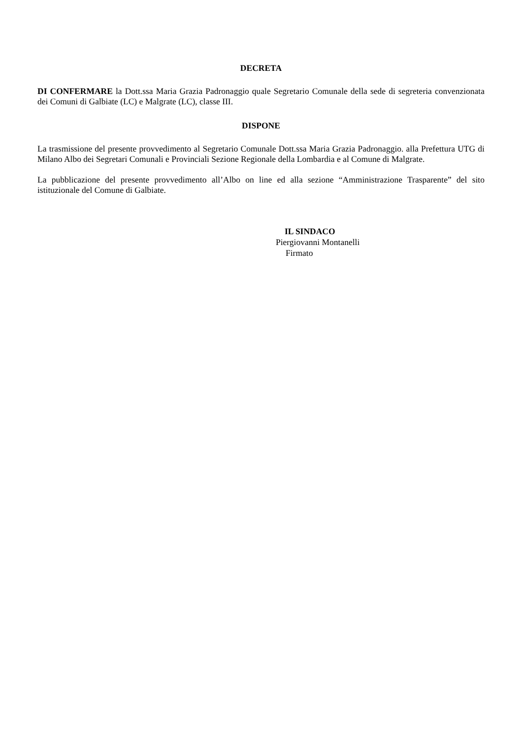DECRETA
DI CONFERMARE la Dott.ssa Maria Grazia Padronaggio quale Segretario Comunale della sede di segreteria convenzionata dei Comuni di Galbiate (LC) e Malgrate (LC), classe III.
DISPONE
La trasmissione del presente provvedimento al Segretario Comunale Dott.ssa Maria Grazia Padronaggio. alla Prefettura UTG di Milano Albo dei Segretari Comunali e Provinciali Sezione Regionale della Lombardia e al Comune di Malgrate.
La pubblicazione del presente provvedimento all’Albo on line ed alla sezione “Amministrazione Trasparente” del sito istituzionale del Comune di Galbiate.
IL SINDACO
Piergiovanni Montanelli
Firmato